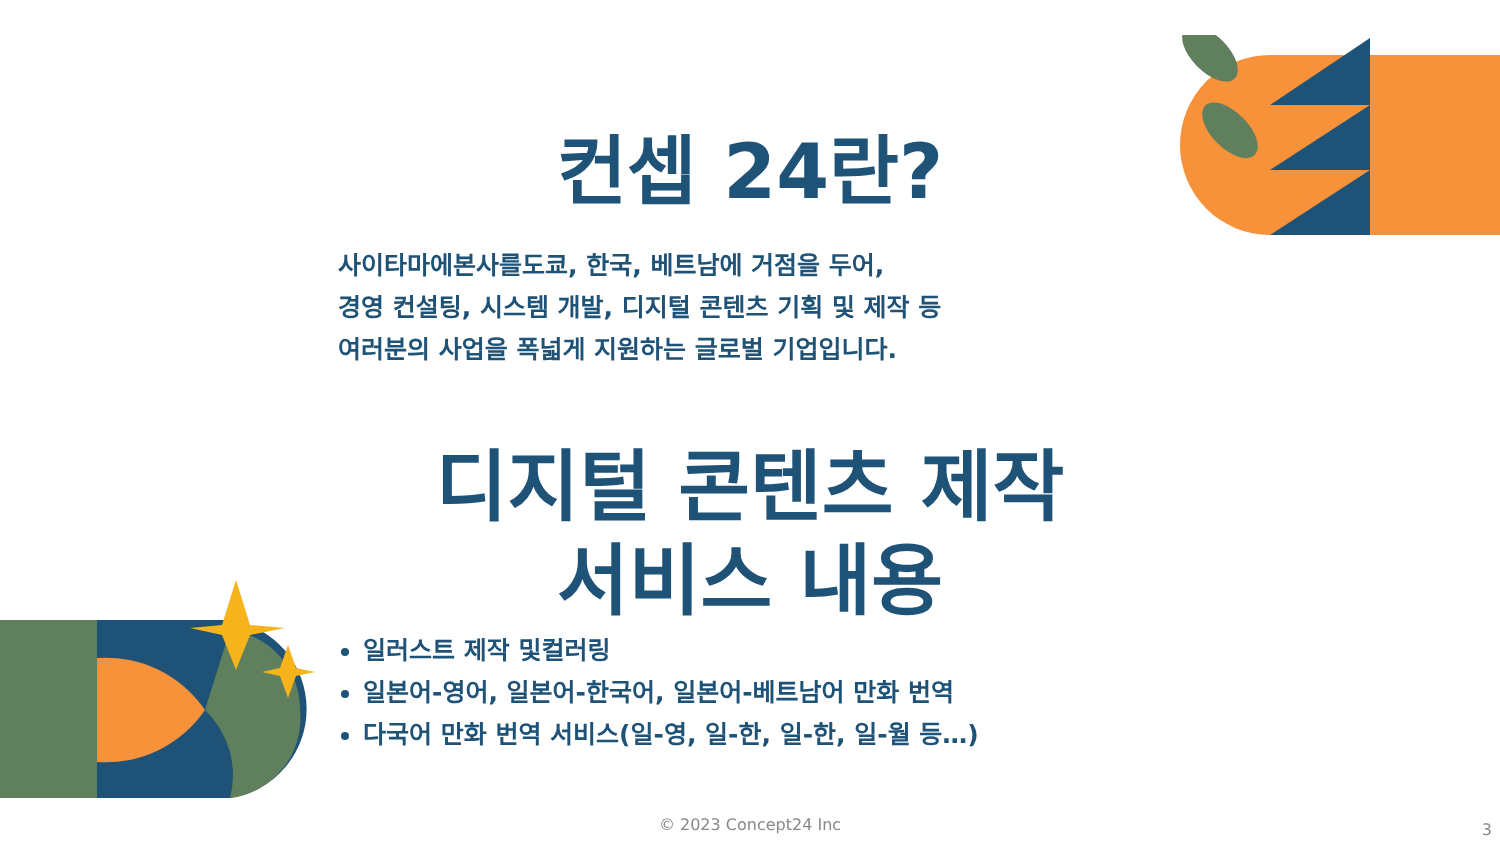컨셉 24란?
사이타마에본사를도쿄, 한국, 베트남에 거점을 두어,
경영 컨설팅, 시스템 개발, 디지털 콘텐츠 기획 및 제작 등
여러분의 사업을 폭넓게 지원하는 글로벌 기업입니다.
디지털 콘텐츠 제작
서비스 내용
일러스트 제작 및컬러링
일본어-영어, 일본어-한국어, 일본어-베트남어 만화 번역
다국어 만화 번역 서비스(일-영, 일-한, 일-한, 일-월 등…)
© 2023 Concept24 Inc 3